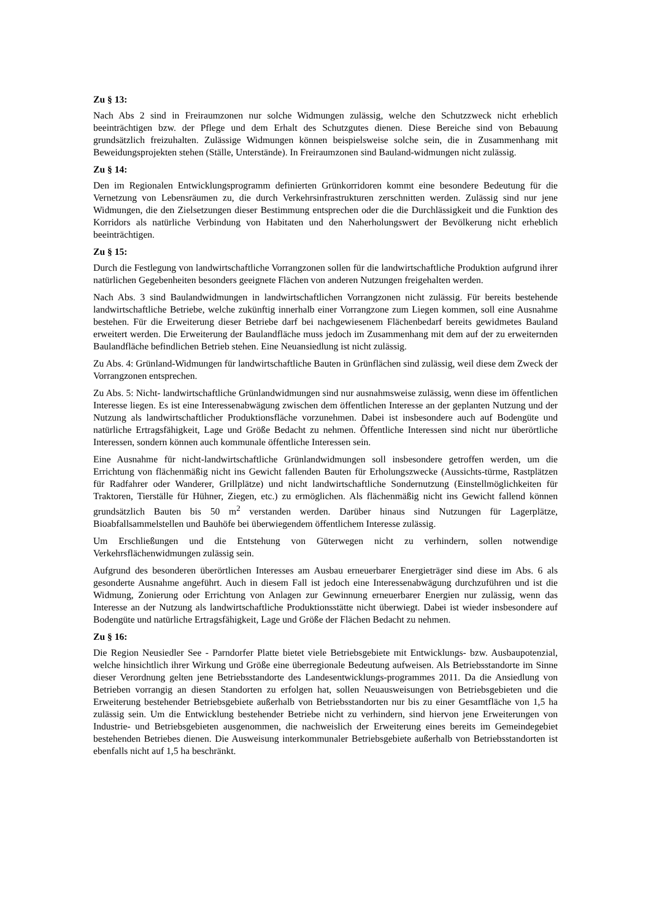Zu § 13:
Nach Abs 2 sind in Freiraumzonen nur solche Widmungen zulässig, welche den Schutzzweck nicht erheblich beeinträchtigen bzw. der Pflege und dem Erhalt des Schutzgutes dienen. Diese Bereiche sind von Bebauung grundsätzlich freizuhalten. Zulässige Widmungen können beispielsweise solche sein, die in Zusammenhang mit Beweidungsprojekten stehen (Ställe, Unterstände). In Freiraumzonen sind Bauland-widmungen nicht zulässig.
Zu § 14:
Den im Regionalen Entwicklungsprogramm definierten Grünkorridoren kommt eine besondere Bedeutung für die Vernetzung von Lebensräumen zu, die durch Verkehrsinfrastrukturen zerschnitten werden. Zulässig sind nur jene Widmungen, die den Zielsetzungen dieser Bestimmung entsprechen oder die die Durchlässigkeit und die Funktion des Korridors als natürliche Verbindung von Habitaten und den Naherholungswert der Bevölkerung nicht erheblich beeinträchtigen.
Zu § 15:
Durch die Festlegung von landwirtschaftliche Vorrangzonen sollen für die landwirtschaftliche Produktion aufgrund ihrer natürlichen Gegebenheiten besonders geeignete Flächen von anderen Nutzungen freigehalten werden.
Nach Abs. 3 sind Baulandwidmungen in landwirtschaftlichen Vorrangzonen nicht zulässig. Für bereits bestehende landwirtschaftliche Betriebe, welche zukünftig innerhalb einer Vorrangzone zum Liegen kommen, soll eine Ausnahme bestehen. Für die Erweiterung dieser Betriebe darf bei nachgewiesenem Flächenbedarf bereits gewidmetes Bauland erweitert werden. Die Erweiterung der Baulandfläche muss jedoch im Zusammenhang mit dem auf der zu erweiternden Baulandfläche befindlichen Betrieb stehen. Eine Neuansiedlung ist nicht zulässig.
Zu Abs. 4: Grünland-Widmungen für landwirtschaftliche Bauten in Grünflächen sind zulässig, weil diese dem Zweck der Vorrangzonen entsprechen.
Zu Abs. 5: Nicht- landwirtschaftliche Grünlandwidmungen sind nur ausnahmsweise zulässig, wenn diese im öffentlichen Interesse liegen. Es ist eine Interessenabwägung zwischen dem öffentlichen Interesse an der geplanten Nutzung und der Nutzung als landwirtschaftlicher Produktionsfläche vorzunehmen. Dabei ist insbesondere auch auf Bodengüte und natürliche Ertragsfähigkeit, Lage und Größe Bedacht zu nehmen. Öffentliche Interessen sind nicht nur überörtliche Interessen, sondern können auch kommunale öffentliche Interessen sein.
Eine Ausnahme für nicht-landwirtschaftliche Grünlandwidmungen soll insbesondere getroffen werden, um die Errichtung von flächenmäßig nicht ins Gewicht fallenden Bauten für Erholungszwecke (Aussichts-türme, Rastplätzen für Radfahrer oder Wanderer, Grillplätze) und nicht landwirtschaftliche Sondernutzung (Einstellmöglichkeiten für Traktoren, Tierställe für Hühner, Ziegen, etc.) zu ermöglichen. Als flächenmäßig nicht ins Gewicht fallend können grundsätzlich Bauten bis 50 m<sup>2</sup> verstanden werden. Darüber hinaus sind Nutzungen für Lagerplätze, Bioabfallsammelstellen und Bauhöfe bei überwiegendem öffentlichem Interesse zulässig.
Um Erschließungen und die Entstehung von Güterwegen nicht zu verhindern, sollen notwendige Verkehrsflächenwidmungen zulässig sein.
Aufgrund des besonderen überörtlichen Interesses am Ausbau erneuerbarer Energieträger sind diese im Abs. 6 als gesonderte Ausnahme angeführt. Auch in diesem Fall ist jedoch eine Interessenabwägung durchzuführen und ist die Widmung, Zonierung oder Errichtung von Anlagen zur Gewinnung erneuerbarer Energien nur zulässig, wenn das Interesse an der Nutzung als landwirtschaftliche Produktionsstätte nicht überwiegt. Dabei ist wieder insbesondere auf Bodengüte und natürliche Ertragsfähigkeit, Lage und Größe der Flächen Bedacht zu nehmen.
Zu § 16:
Die Region Neusiedler See - Parndorfer Platte bietet viele Betriebsgebiete mit Entwicklungs- bzw. Ausbaupotenzial, welche hinsichtlich ihrer Wirkung und Größe eine überregionale Bedeutung aufweisen. Als Betriebsstandorte im Sinne dieser Verordnung gelten jene Betriebsstandorte des Landesentwicklungs-programmes 2011. Da die Ansiedlung von Betrieben vorrangig an diesen Standorten zu erfolgen hat, sollen Neuausweisungen von Betriebsgebieten und die Erweiterung bestehender Betriebsgebiete außerhalb von Betriebsstandorten nur bis zu einer Gesamtfläche von 1,5 ha zulässig sein. Um die Entwicklung bestehender Betriebe nicht zu verhindern, sind hiervon jene Erweiterungen von Industrie- und Betriebsgebieten ausgenommen, die nachweislich der Erweiterung eines bereits im Gemeindegebiet bestehenden Betriebes dienen. Die Ausweisung interkommunaler Betriebsgebiete außerhalb von Betriebsstandorten ist ebenfalls nicht auf 1,5 ha beschränkt.